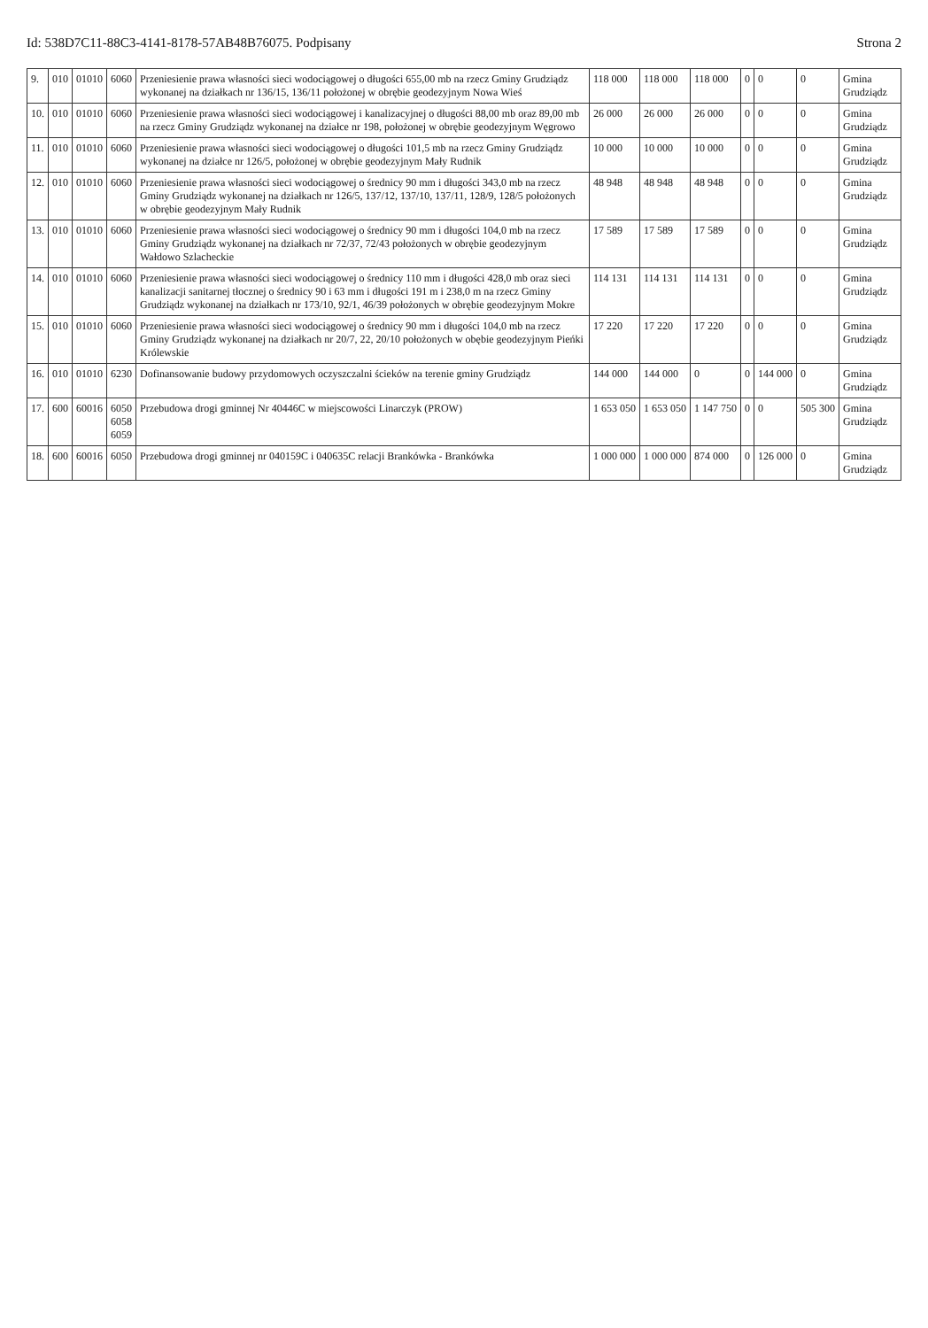Id: 538D7C11-88C3-4141-8178-57AB48B76075. Podpisany Strona 2
| 9. | 010 | 01010 | 6060 | Przeniesienie prawa własności sieci wodociągowej o długości 655,00 mb na rzecz Gminy Grudziądz wykonanej na działkach nr 136/15, 136/11 położonej w obrębie geodezyjnym Nowa Wieś | 118 000 | 118 000 | 118 000 | 0 | 0 | 0 | Gmina Grudziądz |
| 10. | 010 | 01010 | 6060 | Przeniesienie prawa własności sieci wodociągowej i kanalizacyjnej o długości 88,00 mb oraz 89,00 mb na rzecz Gminy Grudziądz wykonanej na działce nr 198, położonej w obrębie geodezyjnym Węgrowo | 26 000 | 26 000 | 26 000 | 0 | 0 | 0 | Gmina Grudziądz |
| 11. | 010 | 01010 | 6060 | Przeniesienie prawa własności sieci wodociągowej o długości 101,5 mb na rzecz Gminy Grudziądz wykonanej na działce nr 126/5, położonej w obrębie geodezyjnym Mały Rudnik | 10 000 | 10 000 | 10 000 | 0 | 0 | 0 | Gmina Grudziądz |
| 12. | 010 | 01010 | 6060 | Przeniesienie prawa własności sieci wodociągowej o średnicy 90 mm i długości 343,0 mb na rzecz Gminy Grudziądz wykonanej na działkach nr 126/5, 137/12, 137/10, 137/11, 128/9, 128/5 położonych w obrębie geodezyjnym Mały Rudnik | 48 948 | 48 948 | 48 948 | 0 | 0 | 0 | Gmina Grudziądz |
| 13. | 010 | 01010 | 6060 | Przeniesienie prawa własności sieci wodociągowej o średnicy 90 mm i długości 104,0 mb na rzecz Gminy Grudziądz wykonanej na działkach nr 72/37, 72/43 położonych w obrębie geodezyjnym Wałdowo Szlacheckie | 17 589 | 17 589 | 17 589 | 0 | 0 | 0 | Gmina Grudziądz |
| 14. | 010 | 01010 | 6060 | Przeniesienie prawa własności sieci wodociągowej o średnicy 110 mm i długości 428,0 mb oraz sieci kanalizacji sanitarnej tłocznej o średnicy 90 i 63 mm i długości 191 m i 238,0 m na rzecz Gminy Grudziądz wykonanej na działkach nr 173/10, 92/1, 46/39 położonych w obrębie geodezyjnym Mokre | 114 131 | 114 131 | 114 131 | 0 | 0 | 0 | Gmina Grudziądz |
| 15. | 010 | 01010 | 6060 | Przeniesienie prawa własności sieci wodociągowej o średnicy 90 mm i długości 104,0 mb na rzecz Gminy Grudziądz wykonanej na działkach nr 20/7, 22, 20/10 położonych w obębie geodezyjnym Pieńki Królewskie | 17 220 | 17 220 | 17 220 | 0 | 0 | 0 | Gmina Grudziądz |
| 16. | 010 | 01010 | 6230 | Dofinansowanie budowy przydomowych oczyszczalni ścieków na terenie gminy Grudziądz | 144 000 | 144 000 | 0 | 0 | 144 000 | 0 | Gmina Grudziądz |
| 17. | 600 | 60016 | 6050 6058 6059 | Przebudowa drogi gminnej Nr 40446C w miejscowości Linarczyk (PROW) | 1 653 050 | 1 653 050 | 1 147 750 | 0 | 0 | 505 300 | Gmina Grudziądz |
| 18. | 600 | 60016 | 6050 | Przebudowa drogi gminnej nr 040159C i 040635C relacji Brankówka - Brankówka | 1 000 000 | 1 000 000 | 874 000 | 0 | 126 000 | 0 | Gmina Grudziądz |